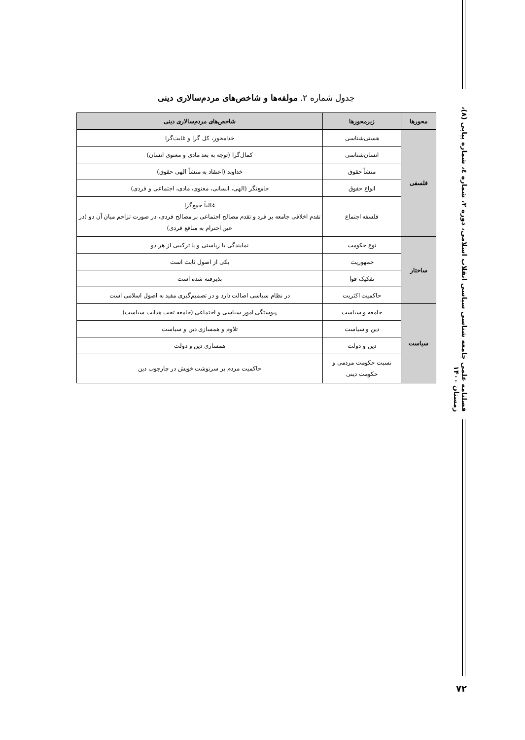جدول شماره ۲. مولفه‌ها و شاخص‌های مردم‌سالاری دینی
| محورها | زیرمحورها | شاخص‌های مردم‌سالاری دینی |
| --- | --- | --- |
| فلسفی | هستی‌شناسی | خدامحور، کل گرا و غایت‌گرا |
| | انسان‌شناسی | کمال‌گرا (توجه به بعد مادی و معنوی انسان) |
| | منشأ حقوق | خداوند (اعتقاد به منشأ الهی حقوق) |
| | انواع حقوق | جامع‌نگر (الهی، انسانی، معنوی، مادی، اجتماعی و فردی) |
| | فلسفه اجتماع | غالباً جمع‌گرا تقدم اخلاقی جامعه بر فرد و تقدم مصالح اجتماعی بر مصالح فردی، در صورت تزاحم میان آن دو (در عین احترام به منافع فردی) |
| ساختار | نوع حکومت | نمایندگی یا ریاستی و یا ترکیبی از هر دو |
| | جمهوریت | یکی از اصول ثابت است |
| | تفکیک قوا | پذیرفته شده است |
| | حاکمیت اکثریت | در نظام سیاسی اصالت دارد و در تصمیم‌گیری مقید به اصول اسلامی است |
| سیاست | جامعه و سیاست | پیوستگی امور سیاسی و اجتماعی (جامعه تحت هدایت سیاست) |
| | دین و سیاست | تلاوم و همسازی دین و سیاست |
| | دین و دولت | همسازی دین و دولت |
| | نسبت حکومت مردمی و حکومت دینی | حاکمیت مردم بر سرنوشت خویش در چارچوب دین |
فصلنامه علمی جامعه شناسی سیاسی انقلاب اسلامی، دوره ۲، شماره ٤، شماره پیاپی (۸)، زمستان ۱۴۰۰
۷۲